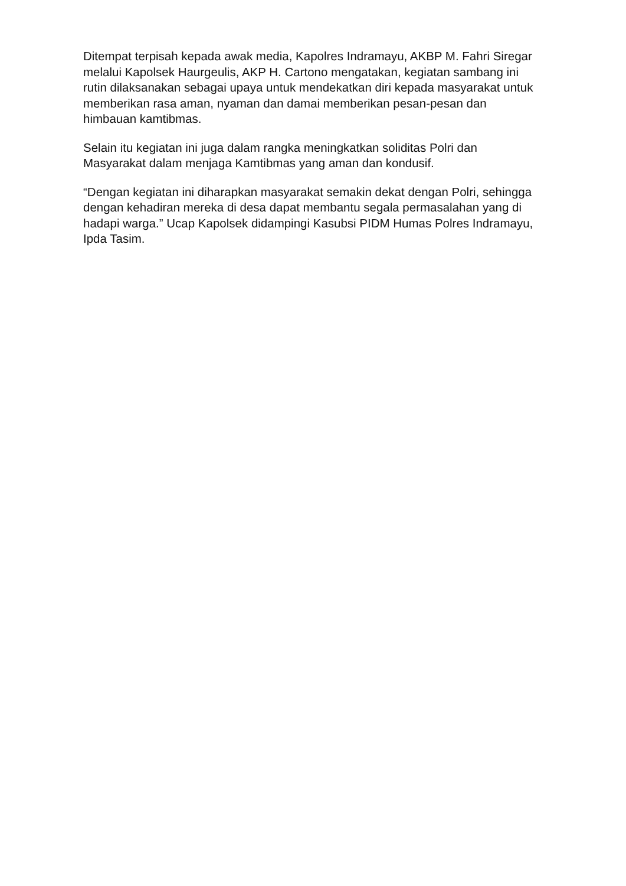Ditempat terpisah kepada awak media, Kapolres Indramayu, AKBP M. Fahri Siregar melalui Kapolsek Haurgeulis, AKP H. Cartono mengatakan, kegiatan sambang ini rutin dilaksanakan sebagai upaya untuk mendekatkan diri kepada masyarakat untuk memberikan rasa aman, nyaman dan damai memberikan pesan-pesan dan himbauan kamtibmas.
Selain itu kegiatan ini juga dalam rangka meningkatkan soliditas Polri dan Masyarakat dalam menjaga Kamtibmas yang aman dan kondusif.
“Dengan kegiatan ini diharapkan masyarakat semakin dekat dengan Polri, sehingga dengan kehadiran mereka di desa dapat membantu segala permasalahan yang di hadapi warga.” Ucap Kapolsek didampingi Kasubsi PIDM Humas Polres Indramayu, Ipda Tasim.